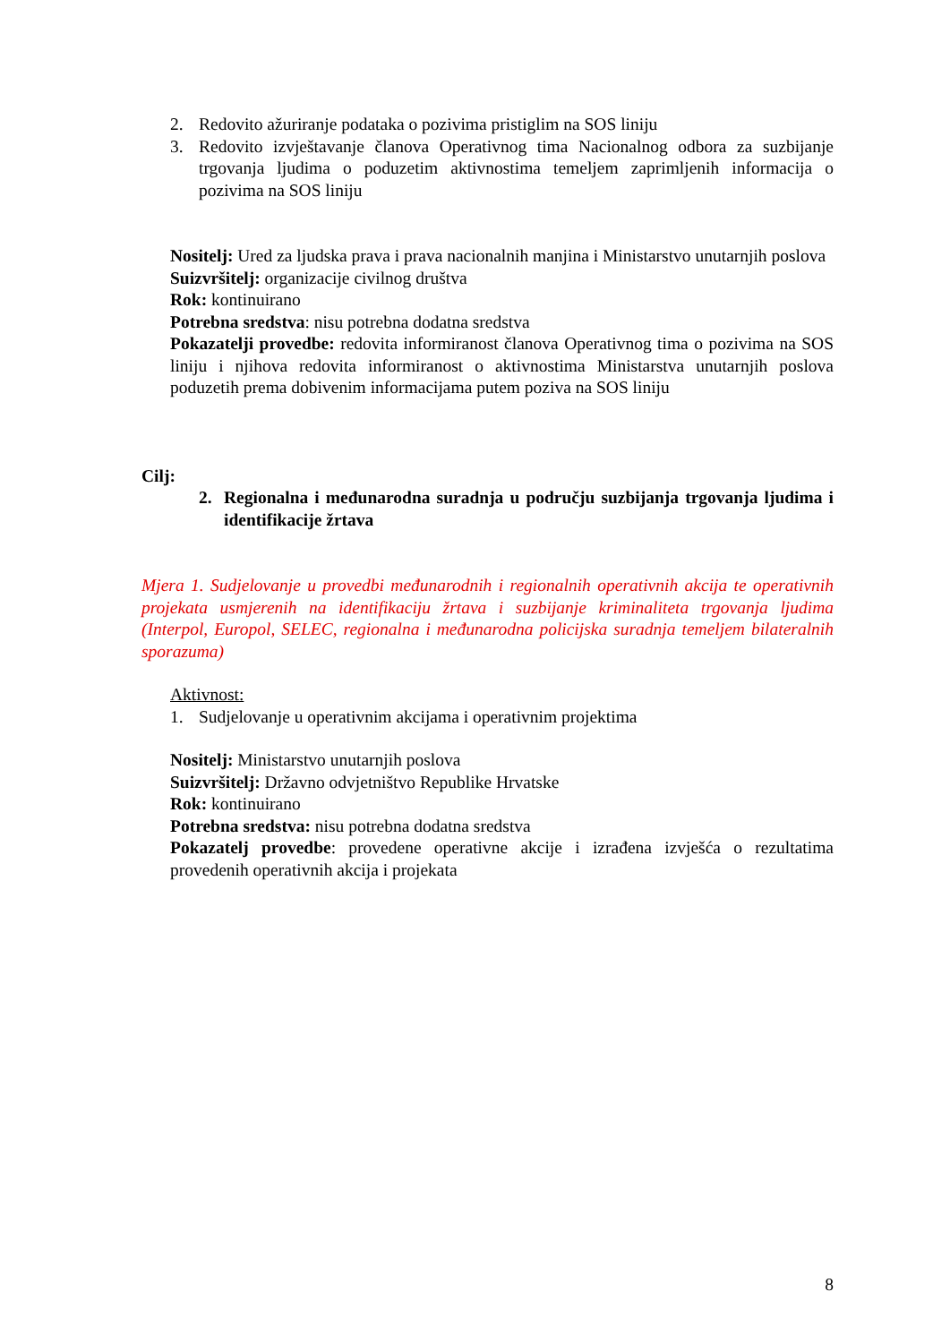2. Redovito ažuriranje podataka o pozivima pristiglim na SOS liniju
3. Redovito izvještavanje članova Operativnog tima Nacionalnog odbora za suzbijanje trgovanja ljudima o poduzetim aktivnostima temeljem zaprimljenih informacija o pozivima na SOS liniju
Nositelj: Ured za ljudska prava i prava nacionalnih manjina i Ministarstvo unutarnjih poslova
Suizvršitelj: organizacije civilnog društva
Rok: kontinuirano
Potrebna sredstva: nisu potrebna dodatna sredstva
Pokazatelji provedbe: redovita informiranost članova Operativnog tima o pozivima na SOS liniju i njihova redovita informiranost o aktivnostima Ministarstva unutarnjih poslova poduzetih prema dobivenim informacijama putem poziva na SOS liniju
Cilj:
2. Regionalna i međunarodna suradnja u području suzbijanja trgovanja ljudima i identifikacije žrtava
Mjera 1. Sudjelovanje u provedbi međunarodnih i regionalnih operativnih akcija te operativnih projekata usmjerenih na identifikaciju žrtava i suzbijanje kriminaliteta trgovanja ljudima (Interpol, Europol, SELEC, regionalna i međunarodna policijska suradnja temeljem bilateralnih sporazuma)
Aktivnost:
1. Sudjelovanje u operativnim akcijama i operativnim projektima
Nositelj: Ministarstvo unutarnjih poslova
Suizvršitelj: Državno odvjetništvo Republike Hrvatske
Rok: kontinuirano
Potrebna sredstva: nisu potrebna dodatna sredstva
Pokazatelj provedbe: provedene operativne akcije i izrađena izvješća o rezultatima provedenih operativnih akcija i projekata
8